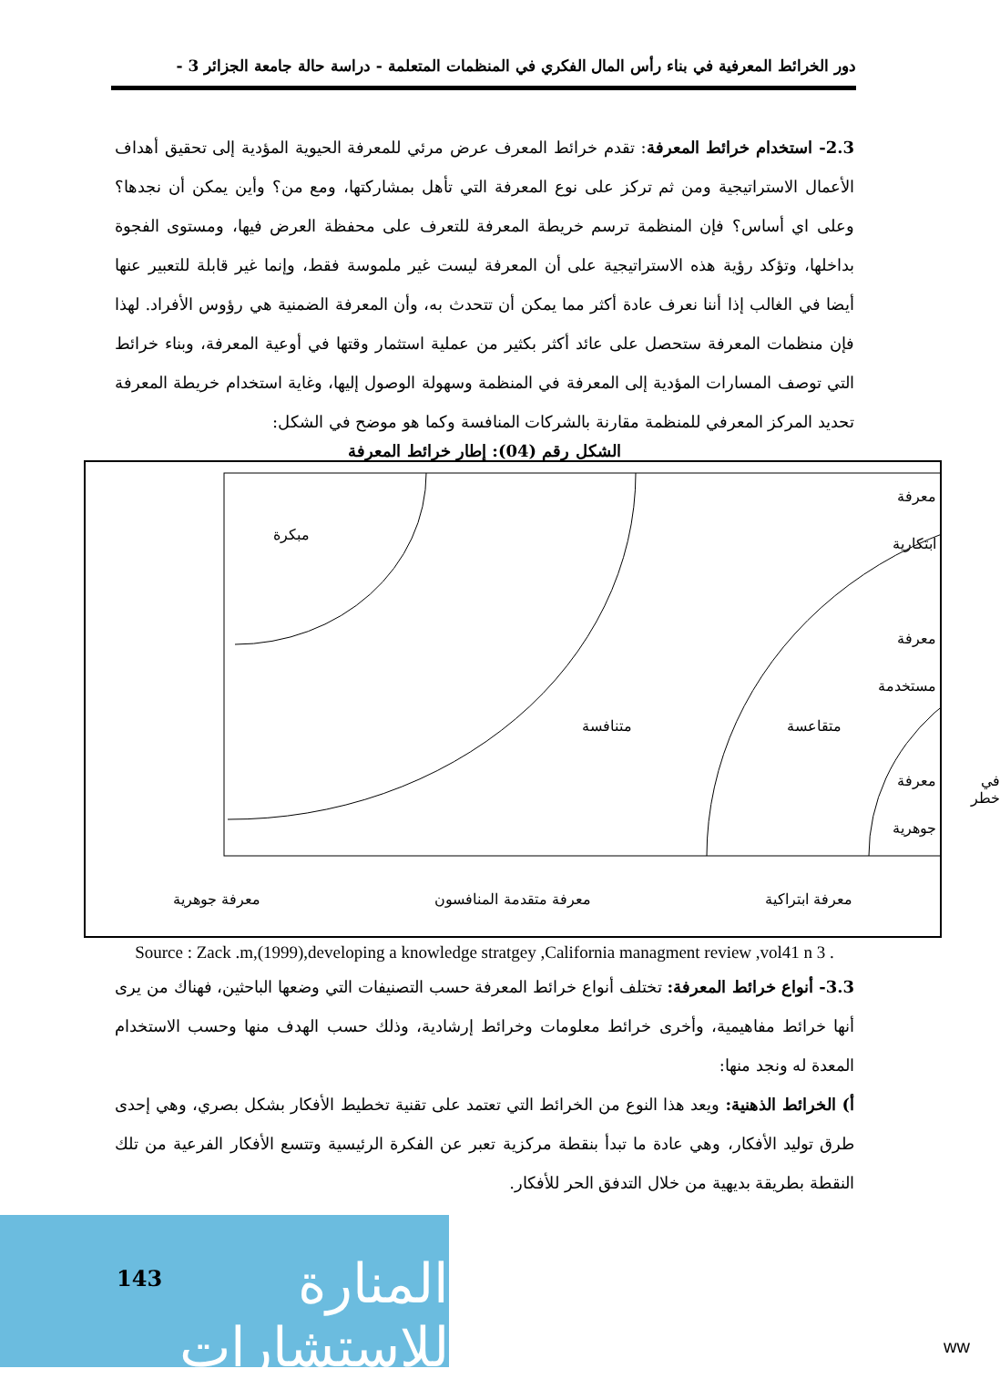دور الخرائط المعرفية في بناء رأس المال الفكري في المنظمات المتعلمة - دراسة حالة جامعة الجزائر 3 -
2.3- استخدام خرائط المعرفة: تقدم خرائط المعرف عرض مرئي للمعرفة الحيوية المؤدية إلى تحقيق أهداف الأعمال الاستراتيجية ومن ثم تركز على نوع المعرفة التي تأهل بمشاركتها، ومع من؟ وأين يمكن أن نجدها؟ وعلى اي أساس؟ فإن المنظمة ترسم خريطة المعرفة للتعرف على محفظة العرض فيها، ومستوى الفجوة بداخلها، وتؤكد رؤية هذه الاستراتيجية على أن المعرفة ليست غير ملموسة فقط، وإنما غير قابلة للتعبير عنها أيضا في الغالب إذا أننا نعرف عادة أكثر مما يمكن أن تتحدث به، وأن المعرفة الضمنية هي رؤوس الأفراد. لهذا فإن منظمات المعرفة ستحصل على عائد أكثر بكثير من عملية استثمار وقتها في أوعية المعرفة، وبناء خرائط التي توصف المسارات المؤدية إلى المعرفة في المنظمة وسهولة الوصول إليها، وغاية استخدام خريطة المعرفة تحديد المركز المعرفي للمنظمة مقارنة بالشركات المنافسة وكما هو موضح في الشكل:
الشكل رقم (04): إطار خرائط المعرفة
معرفة
ابتكارية
معرفة
مستخدمة
معرفة
جوهرية
مبكرة
متنافسة متقاعسة
في خطر
معرفة ابتراكية معرفة متقدمة المنافسون معرفة جوهرية
Source : Zack .m,(1999),developing a knowledge stratgey ,California managment review ,vol41 n 3 .
3.3- أنواع خرائط المعرفة: تختلف أنواع خرائط المعرفة حسب التصنيفات التي وضعها الباحثين، فهناك من يرى أنها خرائط مفاهيمية، وأخرى خرائط معلومات وخرائط إرشادية، وذلك حسب الهدف منها وحسب الاستخدام المعدة له ونجد منها:
أ) الخرائط الذهنية: ويعد هذا النوع من الخرائط التي تعتمد على تقنية تخطيط الأفكار بشكل بصري، وهي إحدى طرق توليد الأفكار، وهي عادة ما تبدأ بنقطة مركزية تعبر عن الفكرة الرئيسية وتتسع الأفكار الفرعية من تلك النقطة بطريقة بديهية من خلال التدفق الحر للأفكار.
143
المنارة للاستشارات
ww